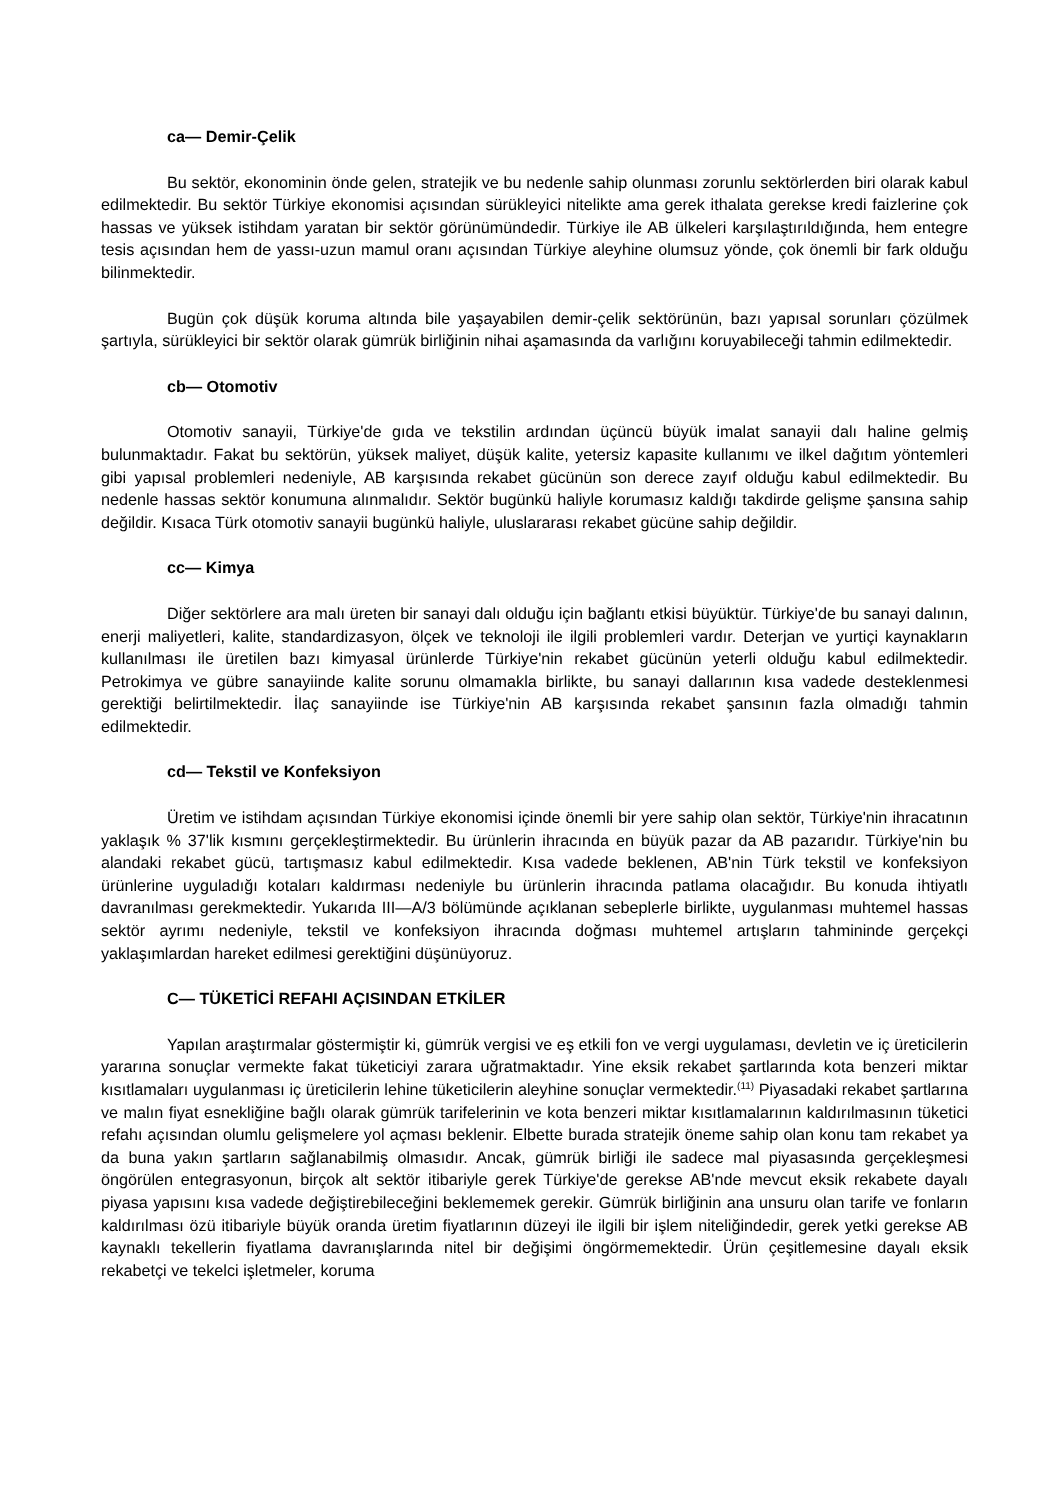ca— Demir-Çelik
Bu sektör, ekonominin önde gelen, stratejik ve bu nedenle sahip olunması zorunlu sektörlerden biri olarak kabul edilmektedir. Bu sektör Türkiye ekonomisi açısından sürükleyici nitelikte ama gerek ithalata gerekse kredi faizlerine çok hassas ve yüksek istihdam yaratan bir sektör görünümündedir. Türkiye ile AB ülkeleri karşılaştırıldığında, hem entegre tesis açısından hem de yassı-uzun mamul oranı açısından Türkiye aleyhine olumsuz yönde, çok önemli bir fark olduğu bilinmektedir.
Bugün çok düşük koruma altında bile yaşayabilen demir-çelik sektörünün, bazı yapısal sorunları çözülmek şartıyla, sürükleyici bir sektör olarak gümrük birliğinin nihai aşamasında da varlığını koruyabileceği tahmin edilmektedir.
cb— Otomotiv
Otomotiv sanayii, Türkiye'de gıda ve tekstilin ardından üçüncü büyük imalat sanayii dalı haline gelmiş bulunmaktadır. Fakat bu sektörün, yüksek maliyet, düşük kalite, yetersiz kapasite kullanımı ve ilkel dağıtım yöntemleri gibi yapısal problemleri nedeniyle, AB karşısında rekabet gücünün son derece zayıf olduğu kabul edilmektedir. Bu nedenle hassas sektör konumuna alınmalıdır. Sektör bugünkü haliyle korumasız kaldığı takdirde gelişme şansına sahip değildir. Kısaca Türk otomotiv sanayii bugünkü haliyle, uluslararası rekabet gücüne sahip değildir.
cc— Kimya
Diğer sektörlere ara malı üreten bir sanayi dalı olduğu için bağlantı etkisi büyüktür. Türkiye'de bu sanayi dalının, enerji maliyetleri, kalite, standardizasyon, ölçek ve teknoloji ile ilgili problemleri vardır. Deterjan ve yurtiçi kaynakların kullanılması ile üretilen bazı kimyasal ürünlerde Türkiye'nin rekabet gücünün yeterli olduğu kabul edilmektedir. Petrokimya ve gübre sanayiinde kalite sorunu olmamakla birlikte, bu sanayi dallarının kısa vadede desteklenmesi gerektiği belirtilmektedir. İlaç sanayiinde ise Türkiye'nin AB karşısında rekabet şansının fazla olmadığı tahmin edilmektedir.
cd— Tekstil ve Konfeksiyon
Üretim ve istihdam açısından Türkiye ekonomisi içinde önemli bir yere sahip olan sektör, Türkiye'nin ihracatının yaklaşık % 37'lik kısmını gerçekleştirmektedir. Bu ürünlerin ihracında en büyük pazar da AB pazarıdır. Türkiye'nin bu alandaki rekabet gücü, tartışmasız kabul edilmektedir. Kısa vadede beklenen, AB'nin Türk tekstil ve konfeksiyon ürünlerine uyguladığı kotaları kaldırması nedeniyle bu ürünlerin ihracında patlama olacağıdır. Bu konuda ihtiyatlı davranılması gerekmektedir. Yukarıda III—A/3 bölümünde açıklanan sebeplerle birlikte, uygulanması muhtemel hassas sektör ayrımı nedeniyle, tekstil ve konfeksiyon ihracında doğması muhtemel artışların tahmininde gerçekçi yaklaşımlardan hareket edilmesi gerektiğini düşünüyoruz.
C— TÜKETİCİ REFAHI AÇISINDAN ETKİLER
Yapılan araştırmalar göstermiştir ki, gümrük vergisi ve eş etkili fon ve vergi uygulaması, devletin ve iç üreticilerin yararına sonuçlar vermekte fakat tüketiciyi zarara uğratmaktadır. Yine eksik rekabet şartlarında kota benzeri miktar kısıtlamaları uygulanması iç üreticilerin lehine tüketicilerin aleyhine sonuçlar vermektedir.<sup>(11)</sup> Piyasadaki rekabet şartlarına ve malın fiyat esnekliğine bağlı olarak gümrük tarifelerinin ve kota benzeri miktar kısıtlamalarının kaldırılmasının tüketici refahı açısından olumlu gelişmelere yol açması beklenir. Elbette burada stratejik öneme sahip olan konu tam rekabet ya da buna yakın şartların sağlanabilmiş olmasıdır. Ancak, gümrük birliği ile sadece mal piyasasında gerçekleşmesi öngörülen entegrasyonun, birçok alt sektör itibariyle gerek Türkiye'de gerekse AB'nde mevcut eksik rekabete dayalı piyasa yapısını kısa vadede değiştirebileceğini beklememek gerekir. Gümrük birliğinin ana unsuru olan tarife ve fonların kaldırılması özü itibariyle büyük oranda üretim fiyatlarının düzeyi ile ilgili bir işlem niteliğindedir, gerek yetki gerekse AB kaynaklı tekellerin fiyatlama davranışlarında nitel bir değişimi öngörmemektedir. Ürün çeşitlemesine dayalı eksik rekabetçi ve tekelci işletmeler, koruma